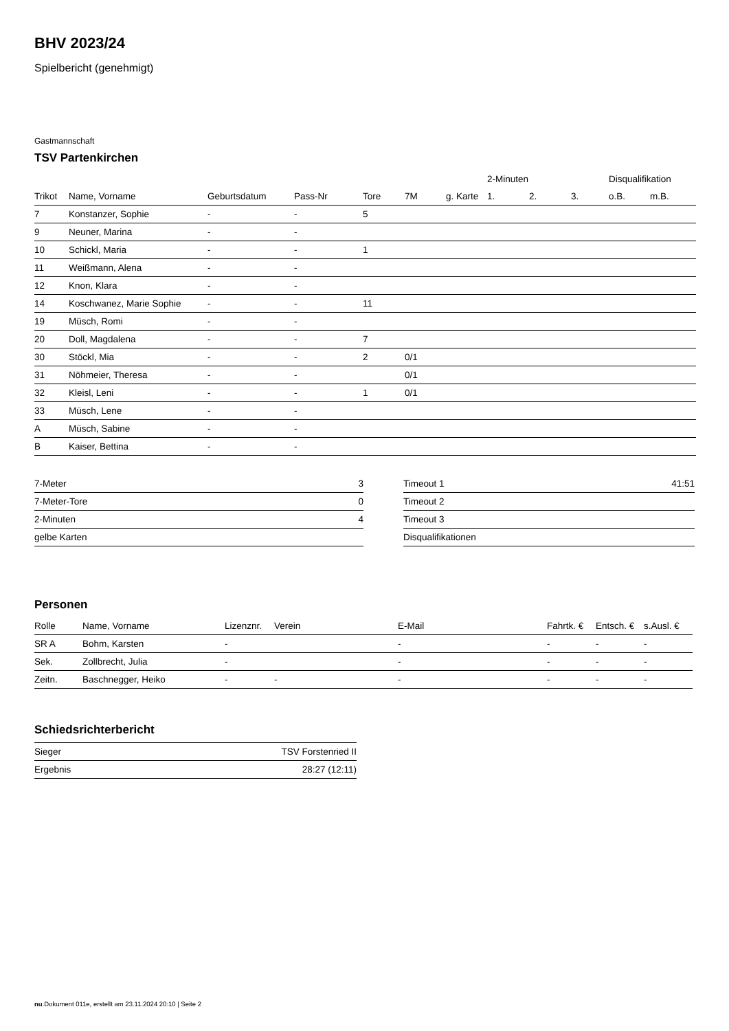BHV 2023/24
Spielbericht (genehmigt)
Gastmannschaft
TSV Partenkirchen
| | | | | | | | 2-Minuten | | | Disqualifikation | |
| --- | --- | --- | --- | --- | --- | --- | --- | --- | --- | --- | --- |
| Trikot | Name, Vorname | Geburtsdatum | Pass-Nr | Tore | 7M | g. Karte | 1. | 2. | 3. | o.B. | m.B. |
| 7 | Konstanzer, Sophie | - | - | 5 | | | | | | | |
| 9 | Neuner, Marina | - | - | | | | | | | | |
| 10 | Schickl, Maria | - | - | 1 | | | | | | | |
| 11 | Weißmann, Alena | - | - | | | | | | | | |
| 12 | Knon, Klara | - | - | | | | | | | | |
| 14 | Koschwanez, Marie Sophie | - | - | 11 | | | | | | | |
| 19 | Müsch, Romi | - | - | | | | | | | | |
| 20 | Doll, Magdalena | - | - | 7 | | | | | | | |
| 30 | Stöckl, Mia | - | - | 2 | 0/1 | | | | | | |
| 31 | Nöhmeier, Theresa | - | - | | 0/1 | | | | | | |
| 32 | Kleisl, Leni | - | - | 1 | 0/1 | | | | | | |
| 33 | Müsch, Lene | - | - | | | | | | | | |
| A | Müsch, Sabine | - | - | | | | | | | | |
| B | Kaiser, Bettina | - | - | | | | | | | | |
| 7-Meter | 3 |
| 7-Meter-Tore | 0 |
| 2-Minuten | 4 |
| gelbe Karten | |
| Timeout 1 | 41:51 |
| Timeout 2 | |
| Timeout 3 | |
| Disqualifikationen | |
Personen
| Rolle | Name, Vorname | Lizenznr. | Verein | E-Mail | Fahrtk. € | Entsch. € | s.Ausl. € |
| --- | --- | --- | --- | --- | --- | --- | --- |
| SR A | Bohm, Karsten | - | | - | - | - | - |
| Sek. | Zollbrecht, Julia | - | | - | - | - | - |
| Zeitn. | Baschnegger, Heiko | - | - | - | - | - | - |
Schiedsrichterbericht
| Sieger | TSV Forstenried II |
| Ergebnis | 28:27 (12:11) |
nu.Dokument 011e, erstellt am 23.11.2024 20:10 | Seite 2